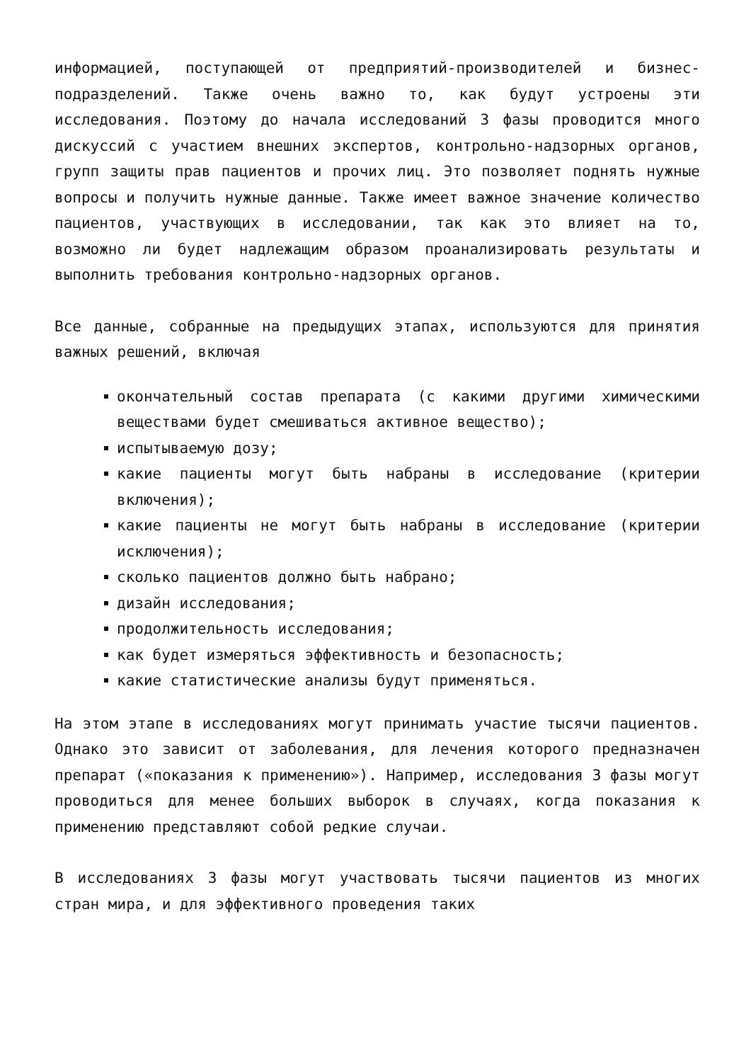информацией, поступающей от предприятий-производителей и бизнес-подразделений. Также очень важно то, как будут устроены эти исследования. Поэтому до начала исследований 3 фазы проводится много дискуссий с участием внешних экспертов, контрольно-надзорных органов, групп защиты прав пациентов и прочих лиц. Это позволяет поднять нужные вопросы и получить нужные данные. Также имеет важное значение количество пациентов, участвующих в исследовании, так как это влияет на то, возможно ли будет надлежащим образом проанализировать результаты и выполнить требования контрольно-надзорных органов.
Все данные, собранные на предыдущих этапах, используются для принятия важных решений, включая
окончательный состав препарата (с какими другими химическими веществами будет смешиваться активное вещество);
испытываемую дозу;
какие пациенты могут быть набраны в исследование (критерии включения);
какие пациенты не могут быть набраны в исследование (критерии исключения);
сколько пациентов должно быть набрано;
дизайн исследования;
продолжительность исследования;
как будет измеряться эффективность и безопасность;
какие статистические анализы будут применяться.
На этом этапе в исследованиях могут принимать участие тысячи пациентов. Однако это зависит от заболевания, для лечения которого предназначен препарат («показания к применению»). Например, исследования 3 фазы могут проводиться для менее больших выборок в случаях, когда показания к применению представляют собой редкие случаи.
В исследованиях 3 фазы могут участвовать тысячи пациентов из многих стран мира, и для эффективного проведения таких